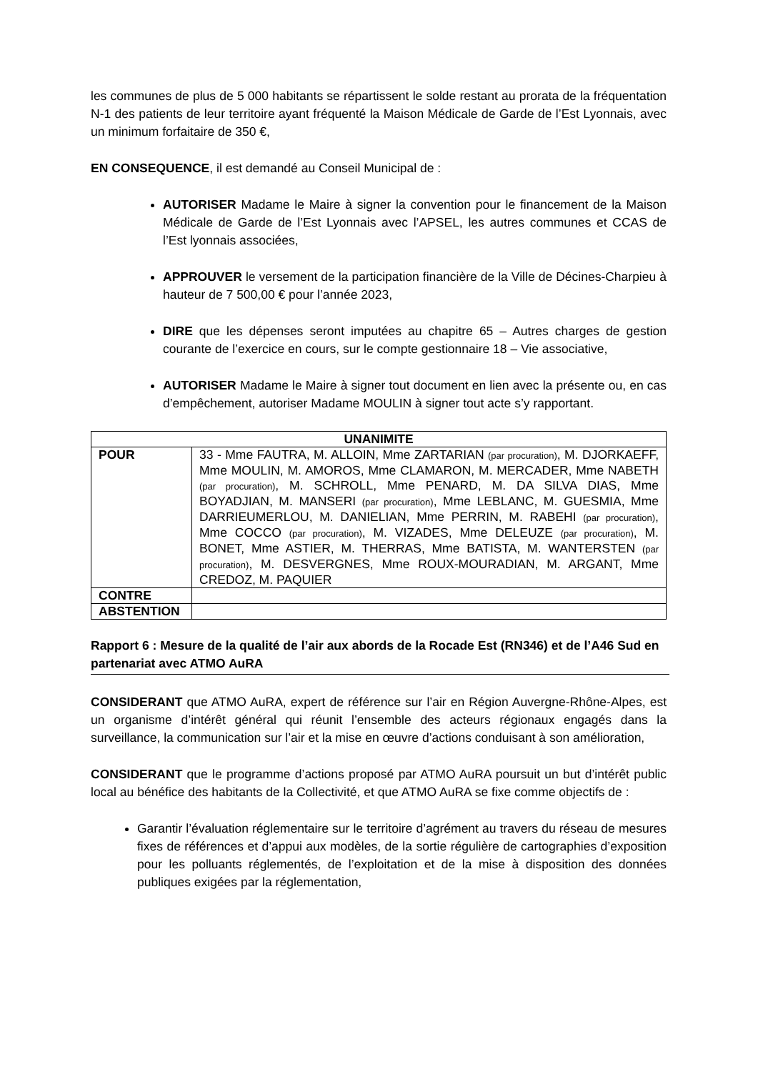les communes de plus de 5 000 habitants se répartissent le solde restant au prorata de la fréquentation N-1 des patients de leur territoire ayant fréquenté la Maison Médicale de Garde de l’Est Lyonnais, avec un minimum forfaitaire de 350 €,
EN CONSEQUENCE, il est demandé au Conseil Municipal de :
AUTORISER Madame le Maire à signer la convention pour le financement de la Maison Médicale de Garde de l’Est Lyonnais avec l’APSEL, les autres communes et CCAS de l’Est lyonnais associées,
APPROUVER le versement de la participation financière de la Ville de Décines-Charpieu à hauteur de 7 500,00 € pour l’année 2023,
DIRE que les dépenses seront imputées au chapitre 65 – Autres charges de gestion courante de l’exercice en cours, sur le compte gestionnaire 18 – Vie associative,
AUTORISER Madame le Maire à signer tout document en lien avec la présente ou, en cas d’empêchement, autoriser Madame MOULIN à signer tout acte s’y rapportant.
| UNANIMITE | |
| --- | --- |
| POUR | 33 - Mme FAUTRA, M. ALLOIN, Mme ZARTARIAN (par procuration) , M. DJORKAEFF, Mme MOULIN, M. AMOROS, Mme CLAMARON, M. MERCADER, Mme NABETH (par procuration) , M. SCHROLL, Mme PENARD, M. DA SILVA DIAS, Mme BOYADJIAN, M. MANSERI (par procuration) , Mme LEBLANC, M. GUESMIA, Mme DARRIEUMERLOU, M. DANIELIAN, Mme PERRIN, M. RABEHI (par procuration) , Mme COCCO (par procuration) , M. VIZADES, Mme DELEUZE (par procuration) , M. BONET, Mme ASTIER, M. THERRAS, Mme BATISTA, M. WANTERSTEN (par procuration) , M. DESVERGNES, Mme ROUX-MOURADIAN, M. ARGANT, Mme CREDOZ, M. PAQUIER |
| CONTRE | |
| ABSTENTION | |
Rapport 6 : Mesure de la qualité de l’air aux abords de la Rocade Est (RN346) et de l’A46 Sud en partenariat avec ATMO AuRA
CONSIDERANT que ATMO AuRA, expert de référence sur l’air en Région Auvergne-Rhône-Alpes, est un organisme d’intérêt général qui réunit l’ensemble des acteurs régionaux engagés dans la surveillance, la communication sur l’air et la mise en œuvre d’actions conduisant à son amélioration,
CONSIDERANT que le programme d’actions proposé par ATMO AuRA poursuit un but d’intérêt public local au bénéfice des habitants de la Collectivité, et que ATMO AuRA se fixe comme objectifs de :
Garantir l’évaluation réglementaire sur le territoire d’agrément au travers du réseau de mesures fixes de références et d’appui aux modèles, de la sortie régulière de cartographies d’exposition pour les polluants réglementés, de l’exploitation et de la mise à disposition des données publiques exigées par la réglementation,